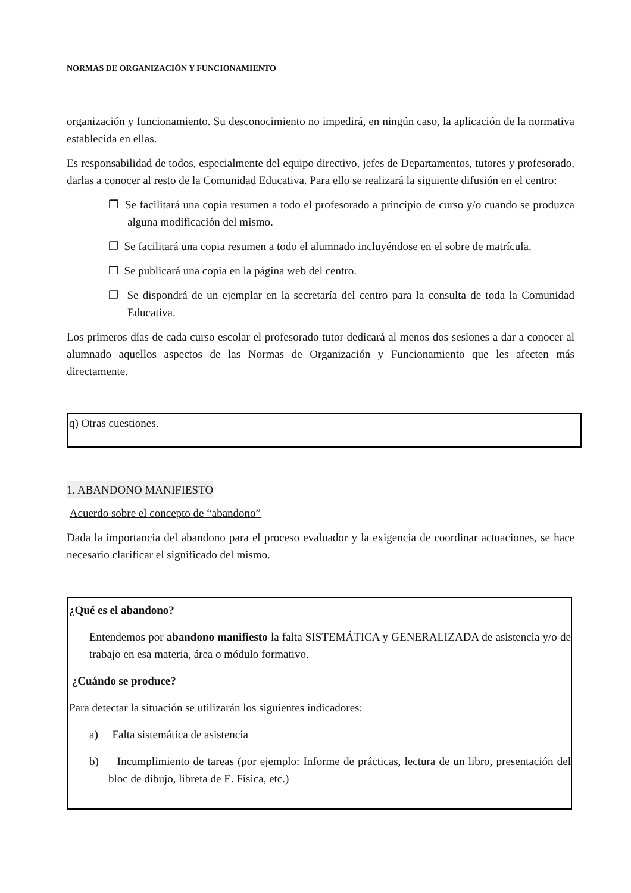NORMAS DE ORGANIZACIÓN Y FUNCIONAMIENTO
organización y funcionamiento. Su desconocimiento no impedirá, en ningún caso, la aplicación de la normativa establecida en ellas.
Es responsabilidad de todos, especialmente del equipo directivo, jefes de Departamentos, tutores y profesorado, darlas a conocer al resto de la Comunidad Educativa. Para ello se realizará la siguiente difusión en el centro:
❒ Se facilitará una copia resumen a todo el profesorado a principio de curso y/o cuando se produzca alguna modificación del mismo.
❒ Se facilitará una copia resumen a todo el alumnado incluyéndose en el sobre de matrícula.
❒ Se publicará una copia en la página web del centro.
❒ Se dispondrá de un ejemplar en la secretaría del centro para la consulta de toda la Comunidad Educativa.
Los primeros días de cada curso escolar el profesorado tutor dedicará al menos dos sesiones a dar a conocer al alumnado aquellos aspectos de las Normas de Organización y Funcionamiento que les afecten más directamente.
q) Otras cuestiones.
1. ABANDONO MANIFIESTO
Acuerdo sobre el concepto de “abandono”
Dada la importancia del abandono para el proceso evaluador y la exigencia de coordinar actuaciones, se hace necesario clarificar el significado del mismo.
¿Qué es el abandono?
Entendemos por abandono manifiesto la falta SISTEMÁTICA y GENERALIZADA de asistencia y/o de trabajo en esa materia, área o módulo formativo.
¿Cuándo se produce?
Para detectar la situación se utilizarán los siguientes indicadores:
a) Falta sistemática de asistencia
b) Incumplimiento de tareas (por ejemplo: Informe de prácticas, lectura de un libro, presentación del bloc de dibujo, libreta de E. Física, etc.)